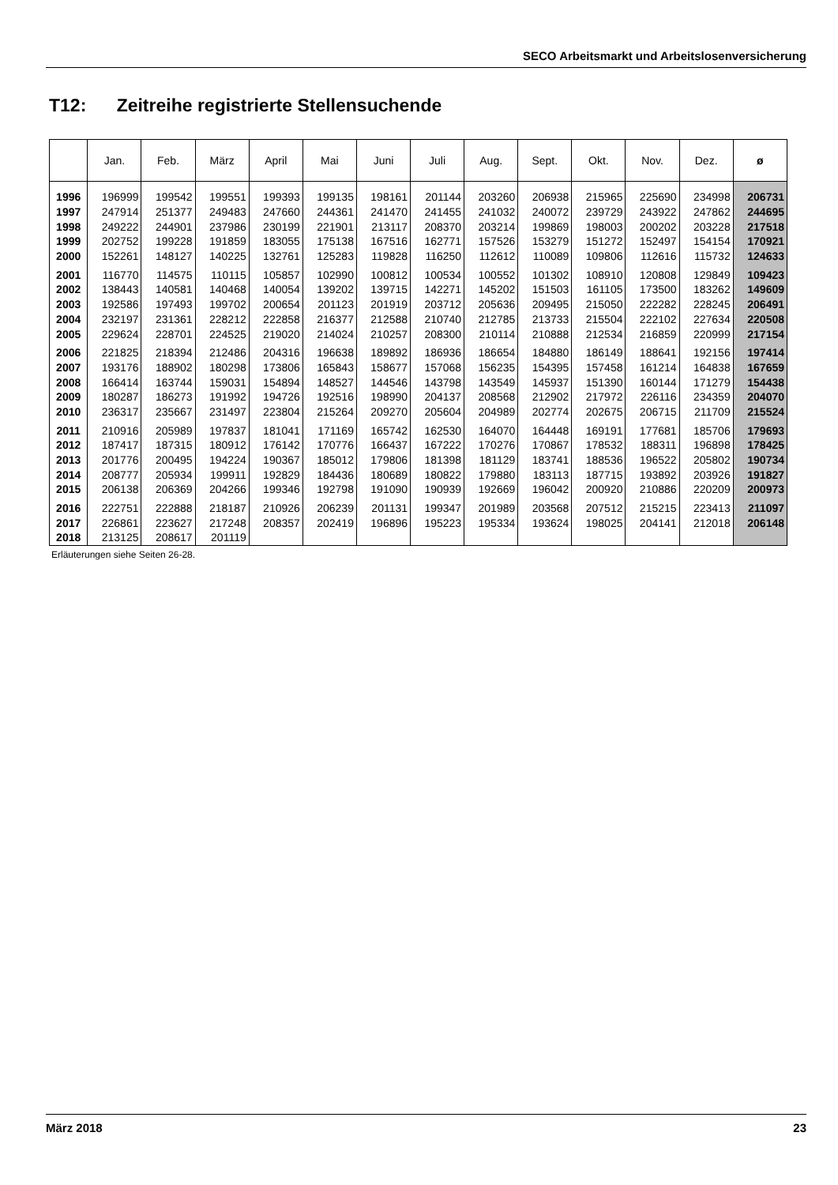SECO Arbeitsmarkt und Arbeitslosenversicherung
T12: Zeitreihe registrierte Stellensuchende
| | Jan. | Feb. | März | April | Mai | Juni | Juli | Aug. | Sept. | Okt. | Nov. | Dez. | ø |
| --- | --- | --- | --- | --- | --- | --- | --- | --- | --- | --- | --- | --- | --- |
| 1996 | 196999 | 199542 | 199551 | 199393 | 199135 | 198161 | 201144 | 203260 | 206938 | 215965 | 225690 | 234998 | 206731 |
| 1997 | 247914 | 251377 | 249483 | 247660 | 244361 | 241470 | 241455 | 241032 | 240072 | 239729 | 243922 | 247862 | 244695 |
| 1998 | 249222 | 244901 | 237986 | 230199 | 221901 | 213117 | 208370 | 203214 | 199869 | 198003 | 200202 | 203228 | 217518 |
| 1999 | 202752 | 199228 | 191859 | 183055 | 175138 | 167516 | 162771 | 157526 | 153279 | 151272 | 152497 | 154154 | 170921 |
| 2000 | 152261 | 148127 | 140225 | 132761 | 125283 | 119828 | 116250 | 112612 | 110089 | 109806 | 112616 | 115732 | 124633 |
| 2001 | 116770 | 114575 | 110115 | 105857 | 102990 | 100812 | 100534 | 100552 | 101302 | 108910 | 120808 | 129849 | 109423 |
| 2002 | 138443 | 140581 | 140468 | 140054 | 139202 | 139715 | 142271 | 145202 | 151503 | 161105 | 173500 | 183262 | 149609 |
| 2003 | 192586 | 197493 | 199702 | 200654 | 201123 | 201919 | 203712 | 205636 | 209495 | 215050 | 222282 | 228245 | 206491 |
| 2004 | 232197 | 231361 | 228212 | 222858 | 216377 | 212588 | 210740 | 212785 | 213733 | 215504 | 222102 | 227634 | 220508 |
| 2005 | 229624 | 228701 | 224525 | 219020 | 214024 | 210257 | 208300 | 210114 | 210888 | 212534 | 216859 | 220999 | 217154 |
| 2006 | 221825 | 218394 | 212486 | 204316 | 196638 | 189892 | 186936 | 186654 | 184880 | 186149 | 188641 | 192156 | 197414 |
| 2007 | 193176 | 188902 | 180298 | 173806 | 165843 | 158677 | 157068 | 156235 | 154395 | 157458 | 161214 | 164838 | 167659 |
| 2008 | 166414 | 163744 | 159031 | 154894 | 148527 | 144546 | 143798 | 143549 | 145937 | 151390 | 160144 | 171279 | 154438 |
| 2009 | 180287 | 186273 | 191992 | 194726 | 192516 | 198990 | 204137 | 208568 | 212902 | 217972 | 226116 | 234359 | 204070 |
| 2010 | 236317 | 235667 | 231497 | 223804 | 215264 | 209270 | 205604 | 204989 | 202774 | 202675 | 206715 | 211709 | 215524 |
| 2011 | 210916 | 205989 | 197837 | 181041 | 171169 | 165742 | 162530 | 164070 | 164448 | 169191 | 177681 | 185706 | 179693 |
| 2012 | 187417 | 187315 | 180912 | 176142 | 170776 | 166437 | 167222 | 170276 | 170867 | 178532 | 188311 | 196898 | 178425 |
| 2013 | 201776 | 200495 | 194224 | 190367 | 185012 | 179806 | 181398 | 181129 | 183741 | 188536 | 196522 | 205802 | 190734 |
| 2014 | 208777 | 205934 | 199911 | 192829 | 184436 | 180689 | 180822 | 179880 | 183113 | 187715 | 193892 | 203926 | 191827 |
| 2015 | 206138 | 206369 | 204266 | 199346 | 192798 | 191090 | 190939 | 192669 | 196042 | 200920 | 210886 | 220209 | 200973 |
| 2016 | 222751 | 222888 | 218187 | 210926 | 206239 | 201131 | 199347 | 201989 | 203568 | 207512 | 215215 | 223413 | 211097 |
| 2017 | 226861 | 223627 | 217248 | 208357 | 202419 | 196896 | 195223 | 195334 | 193624 | 198025 | 204141 | 212018 | 206148 |
| 2018 | 213125 | 208617 | 201119 | | | | | | | | | | |
Erläuterungen siehe Seiten 26-28.
März 2018 23